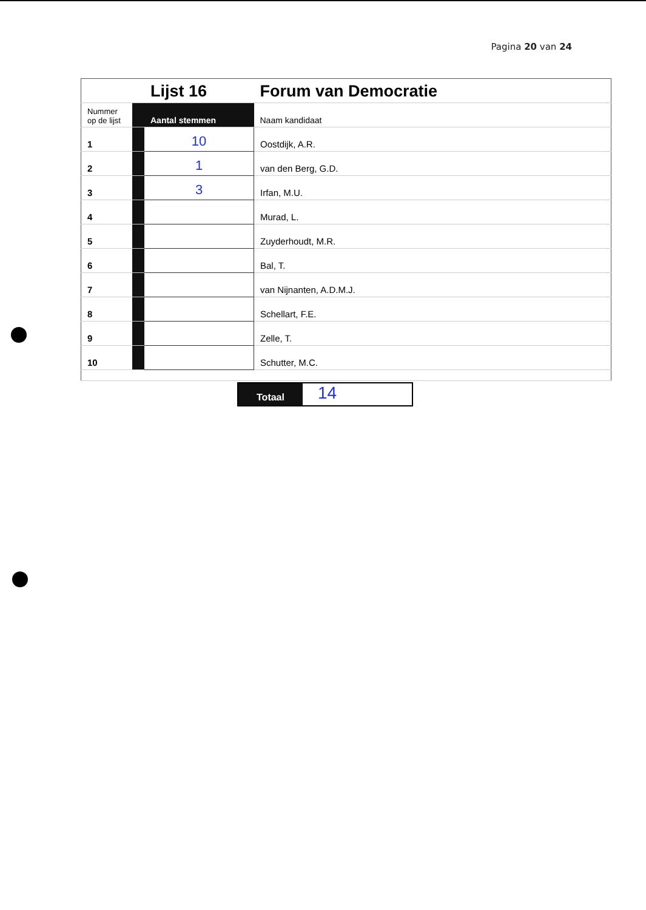Pagina 20 van 24
| | | Lijst 16 | Forum van Democratie |
| Nummer op de lijst | | Aantal stemmen | Naam kandidaat |
| 1 | | 10 | Oostdijk, A.R. |
| 2 | | 1 | van den Berg, G.D. |
| 3 | | 3 | Irfan, M.U. |
| 4 | | | Murad, L. |
| 5 | | | Zuyderhoudt, M.R. |
| 6 | | | Bal, T. |
| 7 | | | van Nijnanten, A.D.M.J. |
| 8 | | | Schellart, F.E. |
| 9 | | | Zelle, T. |
| 10 | | | Schutter, M.C. |
Totaal 14